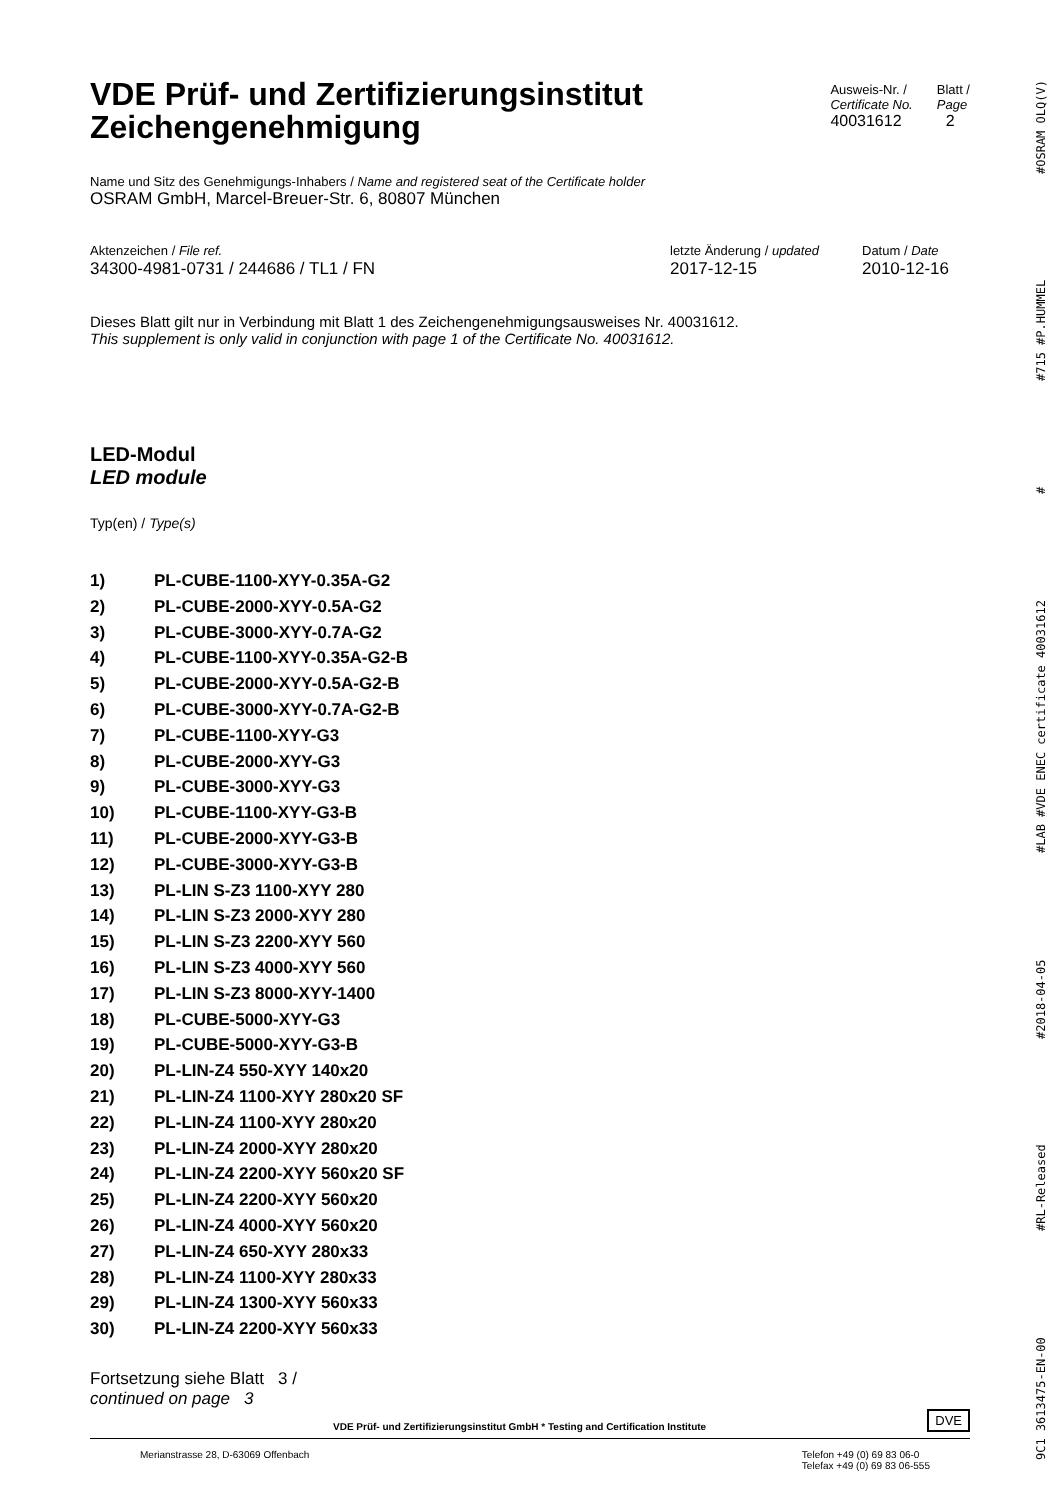VDE Prüf- und Zertifizierungsinstitut
Zeichengenehmigung
Ausweis-Nr. /
Certificate No.
40031612
Blatt /
Page
2
Name und Sitz des Genehmigungs-Inhabers / Name and registered seat of the Certificate holder
OSRAM GmbH, Marcel-Breuer-Str. 6, 80807 München
Aktenzeichen / File ref.
34300-4981-0731 / 244686 / TL1 / FN
letzte Änderung / updated
2017-12-15
Datum / Date
2010-12-16
Dieses Blatt gilt nur in Verbindung mit Blatt 1 des Zeichengenehmigungsausweises Nr. 40031612.
This supplement is only valid in conjunction with page 1 of the Certificate No. 40031612.
LED-Modul
LED module
Typ(en) / Type(s)
1) PL-CUBE-1100-XYY-0.35A-G2
2) PL-CUBE-2000-XYY-0.5A-G2
3) PL-CUBE-3000-XYY-0.7A-G2
4) PL-CUBE-1100-XYY-0.35A-G2-B
5) PL-CUBE-2000-XYY-0.5A-G2-B
6) PL-CUBE-3000-XYY-0.7A-G2-B
7) PL-CUBE-1100-XYY-G3
8) PL-CUBE-2000-XYY-G3
9) PL-CUBE-3000-XYY-G3
10) PL-CUBE-1100-XYY-G3-B
11) PL-CUBE-2000-XYY-G3-B
12) PL-CUBE-3000-XYY-G3-B
13) PL-LIN S-Z3 1100-XYY 280
14) PL-LIN S-Z3 2000-XYY 280
15) PL-LIN S-Z3 2200-XYY 560
16) PL-LIN S-Z3 4000-XYY 560
17) PL-LIN S-Z3 8000-XYY-1400
18) PL-CUBE-5000-XYY-G3
19) PL-CUBE-5000-XYY-G3-B
20) PL-LIN-Z4 550-XYY 140x20
21) PL-LIN-Z4 1100-XYY 280x20 SF
22) PL-LIN-Z4 1100-XYY 280x20
23) PL-LIN-Z4 2000-XYY 280x20
24) PL-LIN-Z4 2200-XYY 560x20 SF
25) PL-LIN-Z4 2200-XYY 560x20
26) PL-LIN-Z4 4000-XYY 560x20
27) PL-LIN-Z4 650-XYY 280x33
28) PL-LIN-Z4 1100-XYY 280x33
29) PL-LIN-Z4 1300-XYY 560x33
30) PL-LIN-Z4 2200-XYY 560x33
Fortsetzung siehe Blatt 3 /
continued on page 3
VDE Prüf- und Zertifizierungsinstitut GmbH * Testing and Certification Institute
DVE
Merianstrasse 28, D-63069 Offenbach Telefon +49 (0) 69 83 06-0
Telefax +49 (0) 69 83 06-555
9C1 3613475-EN-00 #RL-Released #2018-04-05 #LAB #VDE ENEC certificate 40031612 # #715 #P.HUMMEL #OSRAM OLQ(V)